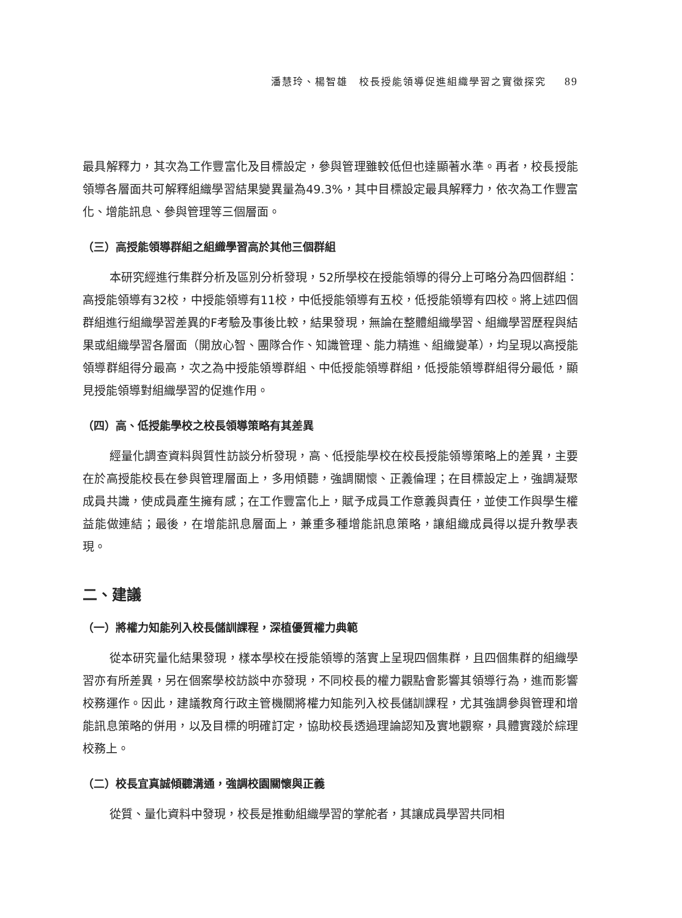潘慧玲、楊智雄　校長授能領導促進組織學習之實徵探究 89
最具解釋力，其次為工作豐富化及目標設定，參與管理雖較低但也達顯著水準。再者，校長授能領導各層面共可解釋組織學習結果變異量為49.3%，其中目標設定最具解釋力，依次為工作豐富化、增能訊息、參與管理等三個層面。
（三）高授能領導群組之組織學習高於其他三個群組
本研究經進行集群分析及區別分析發現，52所學校在授能領導的得分上可略分為四個群組：高授能領導有32校，中授能領導有11校，中低授能領導有五校，低授能領導有四校。將上述四個群組進行組織學習差異的F考驗及事後比較，結果發現，無論在整體組織學習、組織學習歷程與結果或組織學習各層面（開放心智、團隊合作、知識管理、能力精進、組織變革），均呈現以高授能領導群組得分最高，次之為中授能領導群組、中低授能領導群組，低授能領導群組得分最低，顯見授能領導對組織學習的促進作用。
（四）高、低授能學校之校長領導策略有其差異
經量化調查資料與質性訪談分析發現，高、低授能學校在校長授能領導策略上的差異，主要在於高授能校長在參與管理層面上，多用傾聽，強調關懷、正義倫理；在目標設定上，強調凝聚成員共識，使成員產生擁有感；在工作豐富化上，賦予成員工作意義與責任，並使工作與學生權益能做連結；最後，在增能訊息層面上，兼重多種增能訊息策略，讓組織成員得以提升教學表現。
二、建議
（一）將權力知能列入校長儲訓課程，深植優質權力典範
從本研究量化結果發現，樣本學校在授能領導的落實上呈現四個集群，且四個集群的組織學習亦有所差異，另在個案學校訪談中亦發現，不同校長的權力觀點會影響其領導行為，進而影響校務運作。因此，建議教育行政主管機關將權力知能列入校長儲訓課程，尤其強調參與管理和增能訊息策略的併用，以及目標的明確訂定，協助校長透過理論認知及實地觀察，具體實踐於綜理校務上。
（二）校長宜真誠傾聽溝通，強調校園關懷與正義
從質、量化資料中發現，校長是推動組織學習的掌舵者，其讓成員學習共同相